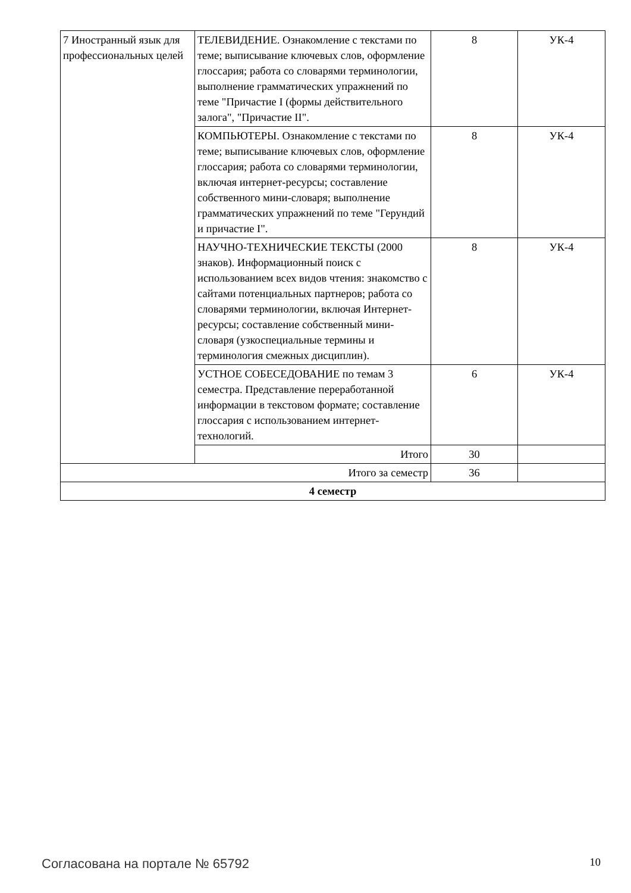| 7 Иностранный язык для профессиональных целей | ТЕЛЕВИДЕНИЕ. Ознакомление с текстами по теме; выписывание ключевых слов, оформление глоссария; работа со словарями терминологии, выполнение грамматических упражнений по теме "Причастие I (формы действительного залога", "Причастие II". | 8 | УК-4 |
| | КОМПЬЮТЕРЫ. Ознакомление с текстами по теме; выписывание ключевых слов, оформление глоссария; работа со словарями терминологии, включая интернет-ресурсы; составление собственного мини-словаря; выполнение грамматических упражнений по теме "Герундий и причастие I". | 8 | УК-4 |
| | НАУЧНО-ТЕХНИЧЕСКИЕ ТЕКСТЫ (2000 знаков). Информационный поиск с использованием всех видов чтения: знакомство с сайтами потенциальных партнеров; работа со словарями терминологии, включая Интернет-ресурсы; составление собственный мини-словаря (узкоспециальные термины и терминология смежных дисциплин). | 8 | УК-4 |
| | УСТНОЕ СОБЕСЕДОВАНИЕ по темам 3 семестра. Представление переработанной информации в текстовом формате; составление глоссария с использованием интернет-технологий. | 6 | УК-4 |
| | Итого | 30 | |
| Итого за семестр | | 36 | |
| 4 семестр | | | |
Согласована на портале № 65792 10